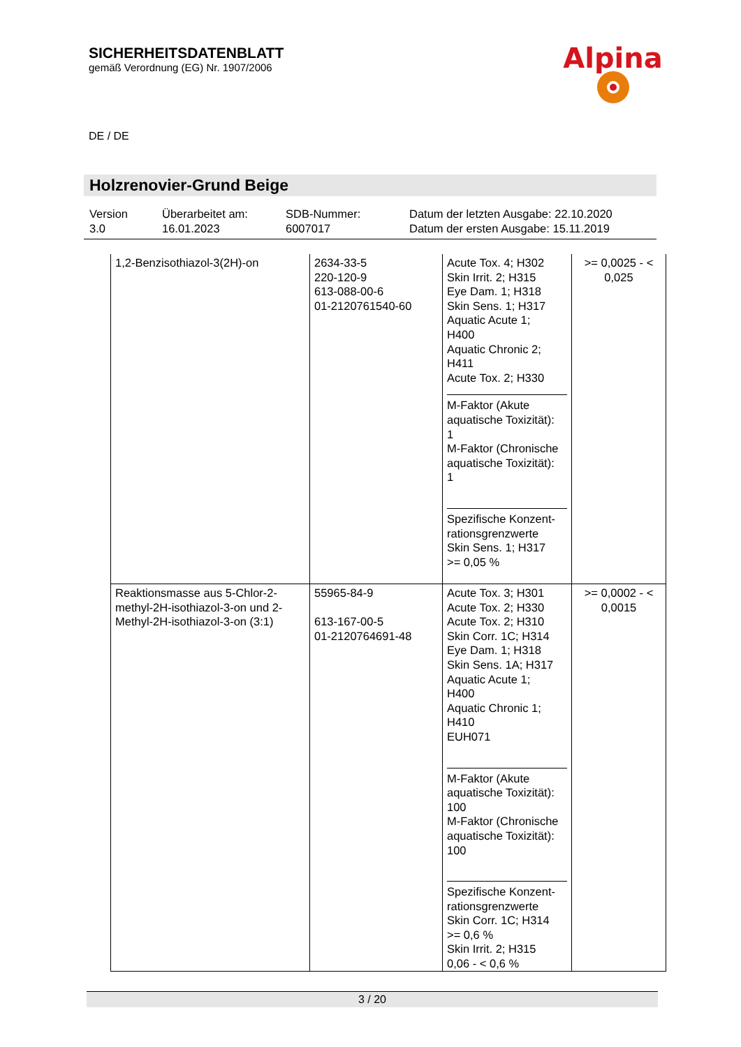SICHERHEITSDATENBLATT
gemäß Verordnung (EG) Nr. 1907/2006
Alpina
DE / DE
Holzrenovier-Grund Beige
| Version 3.0 | Überarbeitet am: 16.01.2023 | SDB-Nummer: 6007017 | Datum der letzten Ausgabe: 22.10.2020 Datum der ersten Ausgabe: 15.11.2019 |
| 1,2-Benzisothiazol-3(2H)-on | 2634-33-5 220-120-9 613-088-00-6 01-2120761540-60 | Acute Tox. 4; H302 Skin Irrit. 2; H315 Eye Dam. 1; H318 Skin Sens. 1; H317 Aquatic Acute 1; H400 Aquatic Chronic 2; H411 Acute Tox. 2; H330 M-Faktor (Akute aquatische Toxizität): 1 M-Faktor (Chronische aquatische Toxizität): 1 Spezifische Konzent-rationsgrenzwerte Skin Sens. 1; H317 >= 0,05 % | >= 0,0025 - < 0,025 |
| Reaktionsmasse aus 5-Chlor-2-methyl-2H-isothiazol-3-on und 2-Methyl-2H-isothiazol-3-on (3:1) | 55965-84-9 613-167-00-5 01-2120764691-48 | Acute Tox. 3; H301 Acute Tox. 2; H330 Acute Tox. 2; H310 Skin Corr. 1C; H314 Eye Dam. 1; H318 Skin Sens. 1A; H317 Aquatic Acute 1; H400 Aquatic Chronic 1; H410 EUH071 M-Faktor (Akute aquatische Toxizität): 100 M-Faktor (Chronische aquatische Toxizität): 100 Spezifische Konzent-rationsgrenzwerte Skin Corr. 1C; H314 >= 0,6 % Skin Irrit. 2; H315 0,06 - < 0,6 % | >= 0,0002 - < 0,0015 |
3 / 20